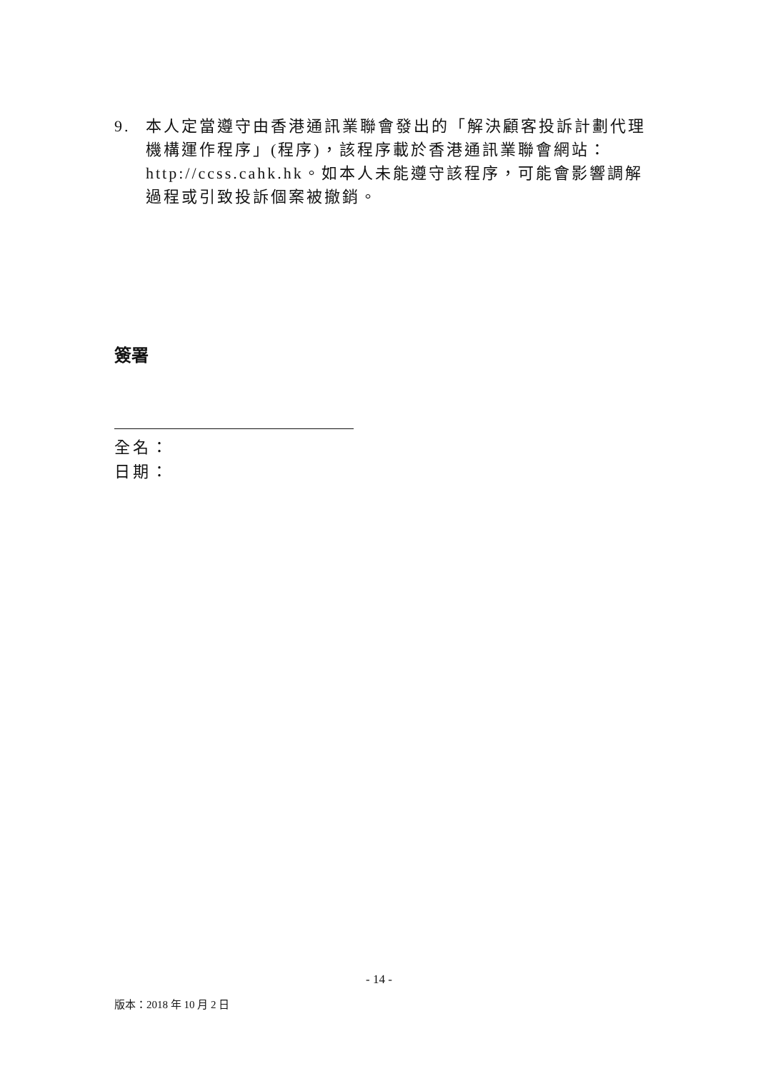9. 本人定當遵守由香港通訊業聯會發出的「解決顧客投訴計劃代理機構運作程序」(程序)，該程序載於香港通訊業聯會網站：http://ccss.cahk.hk。如本人未能遵守該程序，可能會影響調解過程或引致投訴個案被撤銷。
簽署
全名：
日期：
- 14 -
版本：2018 年 10 月 2 日